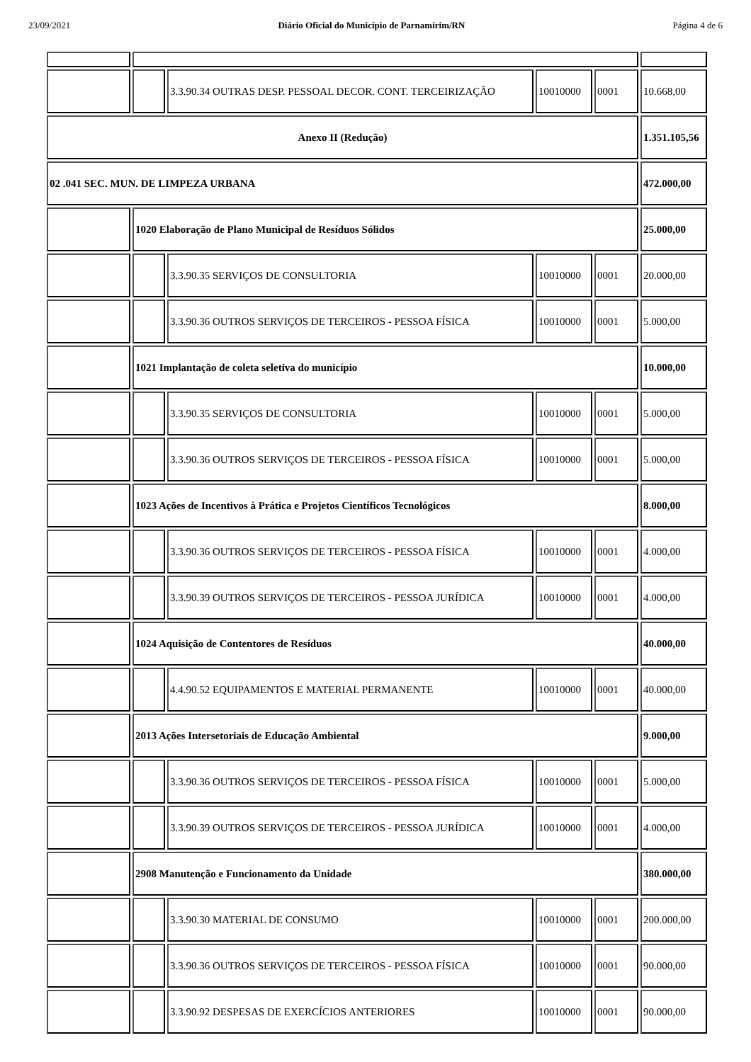23/09/2021 Diário Oficial do Município de Parnamirim/RN Página 4 de 6
| | | 3.3.90.34 OUTRAS DESP. PESSOAL DECOR. CONT. TERCEIRIZAÇÃO | 10010000 | 0001 | 10.668,00 |
| Anexo II (Redução) | | | | | 1.351.105,56 |
| 02 .041 SEC. MUN. DE LIMPEZA URBANA | | | | | 472.000,00 |
| | 1020 Elaboração de Plano Municipal de Resíduos Sólidos | | | | 25.000,00 |
| | | 3.3.90.35 SERVIÇOS DE CONSULTORIA | 10010000 | 0001 | 20.000,00 |
| | | 3.3.90.36 OUTROS SERVIÇOS DE TERCEIROS - PESSOA FÍSICA | 10010000 | 0001 | 5.000,00 |
| | 1021 Implantação de coleta seletiva do município | | | | 10.000,00 |
| | | 3.3.90.35 SERVIÇOS DE CONSULTORIA | 10010000 | 0001 | 5.000,00 |
| | | 3.3.90.36 OUTROS SERVIÇOS DE TERCEIROS - PESSOA FÍSICA | 10010000 | 0001 | 5.000,00 |
| | 1023 Ações de Incentivos à Prática e Projetos Científicos Tecnológicos | | | | 8.000,00 |
| | | 3.3.90.36 OUTROS SERVIÇOS DE TERCEIROS - PESSOA FÍSICA | 10010000 | 0001 | 4.000,00 |
| | | 3.3.90.39 OUTROS SERVIÇOS DE TERCEIROS - PESSOA JURÍDICA | 10010000 | 0001 | 4.000,00 |
| | 1024 Aquisição de Contentores de Resíduos | | | | 40.000,00 |
| | | 4.4.90.52 EQUIPAMENTOS E MATERIAL PERMANENTE | 10010000 | 0001 | 40.000,00 |
| | 2013 Ações Intersetoriais de Educação Ambiental | | | | 9.000,00 |
| | | 3.3.90.36 OUTROS SERVIÇOS DE TERCEIROS - PESSOA FÍSICA | 10010000 | 0001 | 5.000,00 |
| | | 3.3.90.39 OUTROS SERVIÇOS DE TERCEIROS - PESSOA JURÍDICA | 10010000 | 0001 | 4.000,00 |
| | 2908 Manutenção e Funcionamento da Unidade | | | | 380.000,00 |
| | | 3.3.90.30 MATERIAL DE CONSUMO | 10010000 | 0001 | 200.000,00 |
| | | 3.3.90.36 OUTROS SERVIÇOS DE TERCEIROS - PESSOA FÍSICA | 10010000 | 0001 | 90.000,00 |
| | | 3.3.90.92 DESPESAS DE EXERCÍCIOS ANTERIORES | 10010000 | 0001 | 90.000,00 |